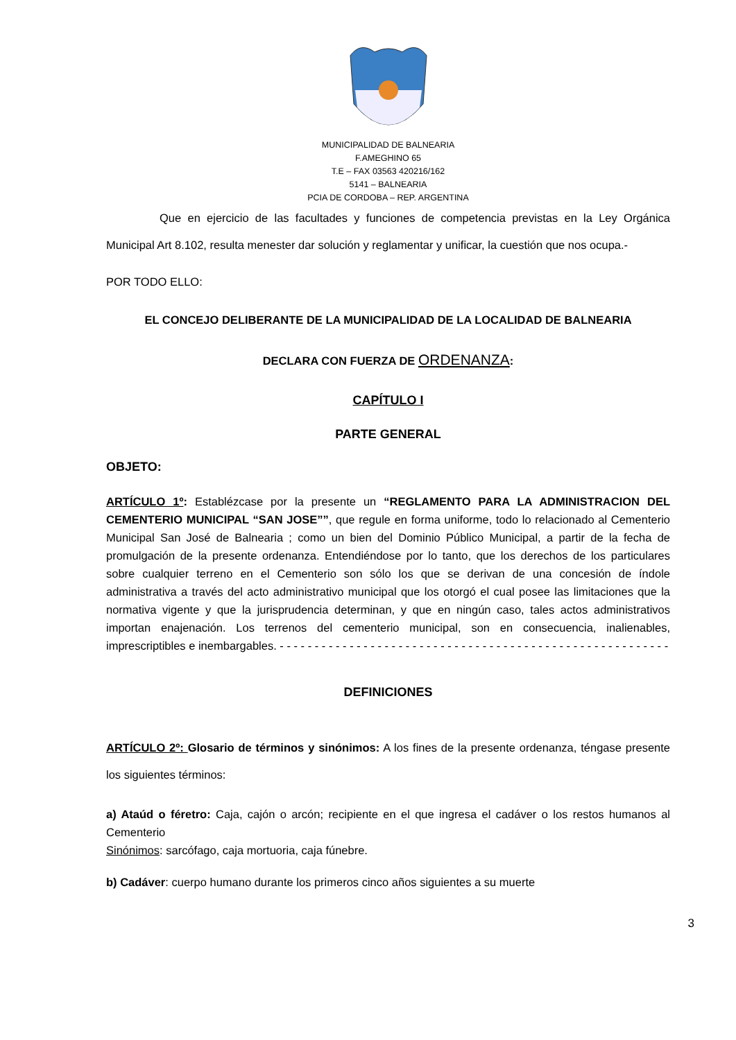MUNICIPALIDAD DE BALNEARIA
F.AMEGHINO 65
T.E – FAX 03563 420216/162
5141 – BALNEARIA
PCIA DE CORDOBA – REP. ARGENTINA
Que en ejercicio de las facultades y funciones de competencia previstas en la Ley Orgánica Municipal Art 8.102, resulta menester dar solución y reglamentar y unificar, la cuestión que nos ocupa.-
POR TODO ELLO:
EL CONCEJO DELIBERANTE DE LA MUNICIPALIDAD DE LA LOCALIDAD DE BALNEARIA
DECLARA CON FUERZA DE ORDENANZA:
CAPÍTULO I
PARTE GENERAL
OBJETO:
ARTÍCULO 1º: Establézcase por la presente un “REGLAMENTO PARA LA ADMINISTRACION DEL CEMENTERIO MUNICIPAL “SAN JOSE””, que regule en forma uniforme, todo lo relacionado al Cementerio Municipal San José de Balnearia ; como un bien del Dominio Público Municipal, a partir de la fecha de promulgación de la presente ordenanza. Entendiéndose por lo tanto, que los derechos de los particulares sobre cualquier terreno en el Cementerio son sólo los que se derivan de una concesión de índole administrativa a través del acto administrativo municipal que los otorgó el cual posee las limitaciones que la normativa vigente y que la jurisprudencia determinan, y que en ningún caso, tales actos administrativos importan enajenación. Los terrenos del cementerio municipal, son en consecuencia, inalienables, imprescriptibles e inembargables. - - - - - - - - - - - - - - - - - - - - - - - - - - - - - - - - - - - - - - - - - - - - - - - - - - - - - - - -
DEFINICIONES
ARTÍCULO 2º: Glosario de términos y sinónimos: A los fines de la presente ordenanza, téngase presente los siguientes términos:
a) Ataúd o féretro: Caja, cajón o arcón; recipiente en el que ingresa el cadáver o los restos humanos al Cementerio
Sinónimos: sarcófago, caja mortuoria, caja fúnebre.
b) Cadáver: cuerpo humano durante los primeros cinco años siguientes a su muerte
3